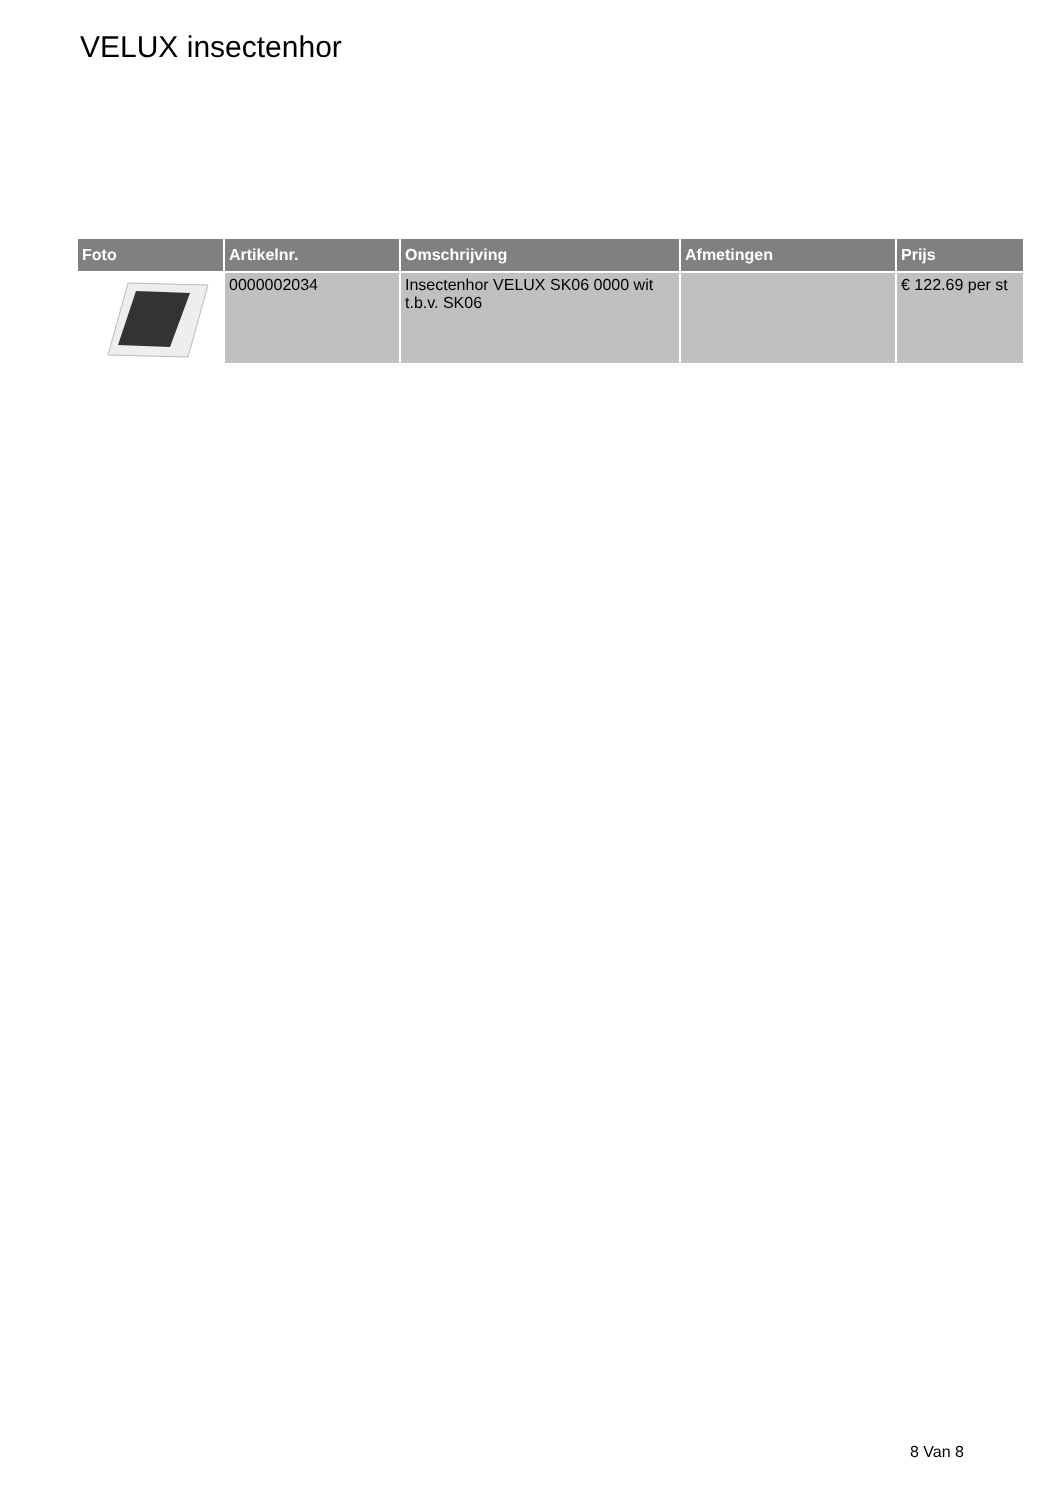VELUX insectenhor
| Foto | Artikelnr. | Omschrijving | Afmetingen | Prijs |
| --- | --- | --- | --- | --- |
| | 0000002034 | Insectenhor VELUX SK06 0000 wit t.b.v. SK06 | | € 122.69 per st |
8 Van 8